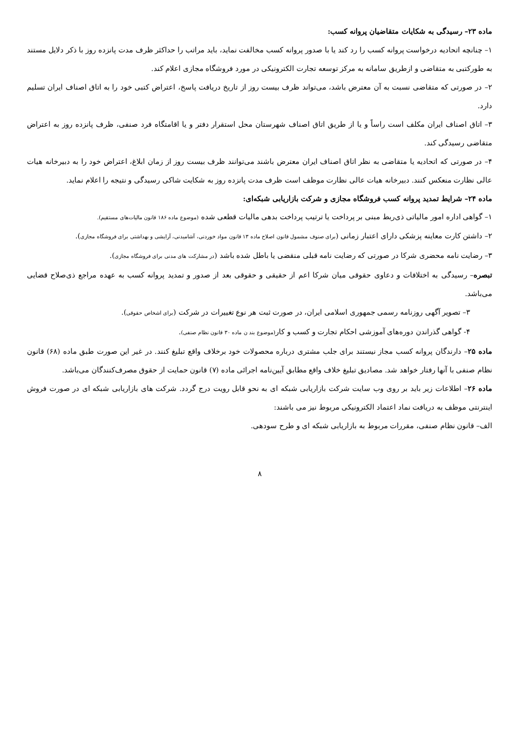ماده ۲۳– رسیدگی به شکایات متقاضیان پروانه کسب:
۱– چنانچه اتحادیه درخواست پروانه کسب را رد کند یا با صدور پروانه کسب مخالفت نماید، باید مراتب را حداکثر ظرف مدت پانزده روز با ذکر دلایل مستند به طورکتبی به متقاضی و ازطریق سامانه به مرکز توسعه تجارت الکترونیکی در مورد فروشگاه مجازی اعلام کند.
۲– در صورتی که متقاضی نسبت به آن معترض باشد، می‌تواند ظرف بیست روز از تاریخ دریافت پاسخ، اعتراض کتبی خود را به اتاق اصناف ایران تسلیم دارد.
۳– اتاق اصناف ایران مکلف است راساً و یا از طریق اتاق اصناف شهرستان محل استقرار دفتر و یا اقامتگاه فرد صنفی، ظرف پانزده روز به اعتراض متقاضی رسیدگی کند.
۴– در صورتی که اتحادیه یا متقاضی به نظر اتاق اصناف ایران معترض باشند می‌توانند ظرف بیست روز از زمان ابلاغ، اعتراض خود را به دبیرخانه هیات عالی نظارت منعکس کنند. دبیرخانه هیات عالی نظارت موظف است ظرف مدت پانزده روز به شکایت شاکی رسیدگی و نتیجه را اعلام نماید.
ماده ۲۴– شرایط تمدید پروانه کسب فروشگاه مجازی و شرکت بازاریابی شبکه‌ای:
۱– گواهی اداره امور مالیاتی ذی‌ربط مبنی بر پرداخت یا ترتیب پرداخت بدهی مالیات قطعی شده (موضوع ماده ۱۸۶ قانون مالیات‌های مستقیم).
۲– داشتن کارت معاینه پزشکی دارای اعتبار زمانی (برای صنوف مشمول قانون اصلاح ماده ۱۳ قانون مواد خوردنی، آشامیدنی، آرایشی و بهداشتی برای فروشگاه مجازی).
۳– رضایت نامه محضری شرکا در صورتی که رضایت نامه قبلی منقضی یا باطل شده باشد (در مشارکت های مدنی برای فروشگاه مجازی).
تبصره– رسیدگی به اختلافات و دعاوی حقوقی میان شرکا اعم از حقیقی و حقوقی بعد از صدور و تمدید پروانه کسب به عهده مراجع ذی‌صلاح قضایی می‌باشد.
۳– تصویر آگهی روزنامه رسمی جمهوری اسلامی ایران، در صورت ثبت هر نوع تغییرات در شرکت (برای اشخاص حقوقی).
۴- گواهی گذراندن دوره‌های آموزشی احکام تجارت و کسب و کار(موضوع بند ن ماده ۳۰ قانون نظام صنفی).
ماده ۲۵– دارندگان پروانه کسب مجاز نیستند برای جلب مشتری درباره محصولات خود برخلاف واقع تبلیغ کنند. در غیر این صورت طبق ماده (۶۸) قانون نظام صنفی با آنها رفتار خواهد شد. مصادیق تبلیغ خلاف واقع مطابق آیین‌نامه اجرائی ماده (۷) قانون حمایت از حقوق مصرف‌کنندگان می‌باشد.
ماده ۲۶– اطلاعات زیر باید بر روی وب سایت شرکت بازاریابی شبکه ای به نحو قابل رویت درج گردد. شرکت های بازاریابی شبکه ای در صورت فروش اینترنتی موظف به دریافت نماد اعتماد الکترونیکی مربوط نیز می باشند:
الف– قانون نظام صنفی، مقررات مربوط به بازاریابی شبکه ای و طرح سودهی.
۸